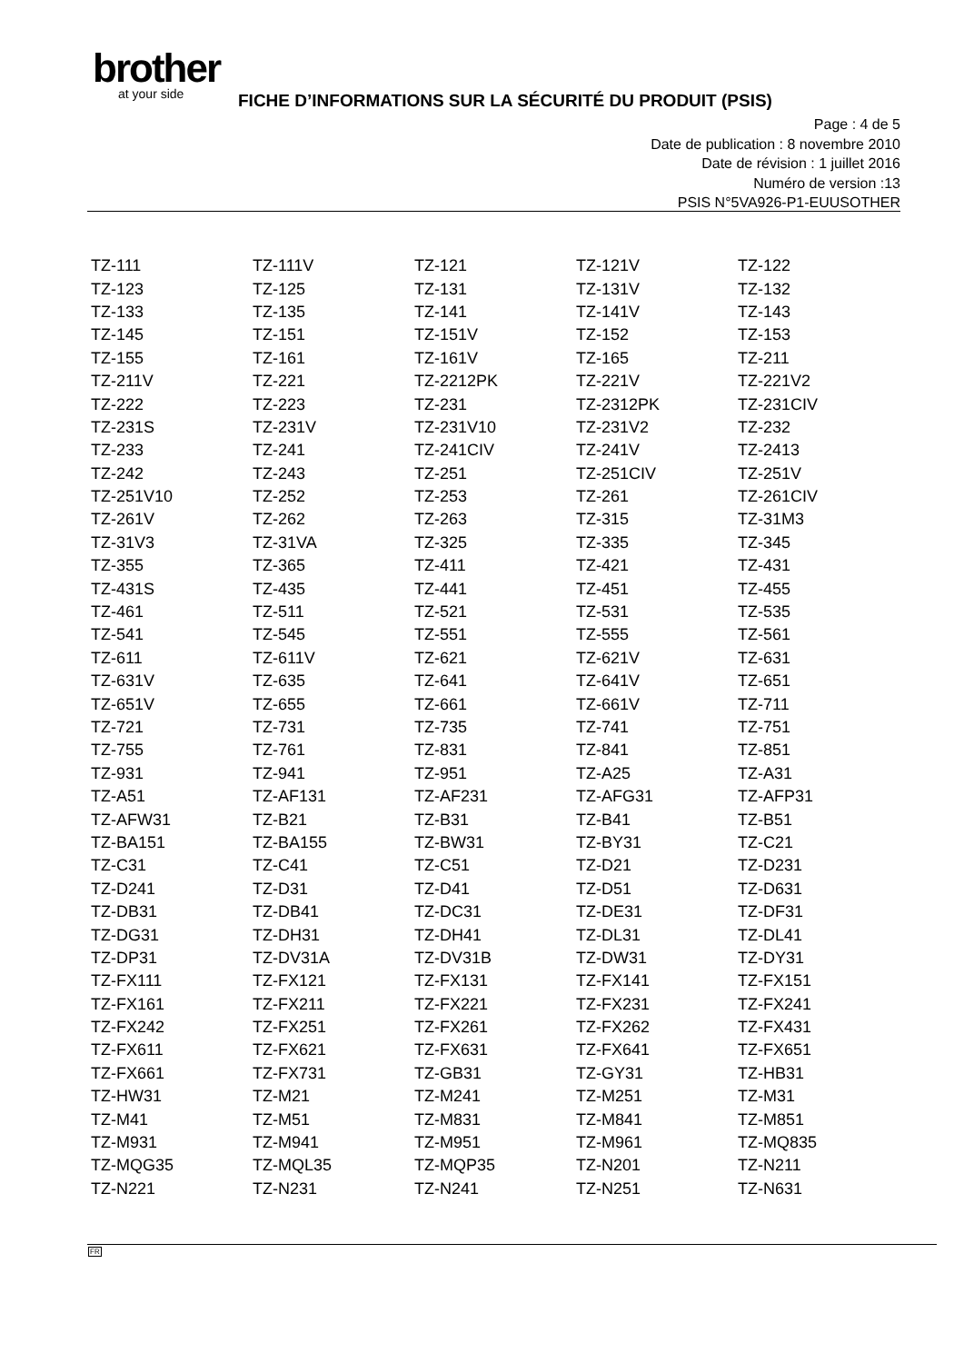brother
at your side
FICHE D’INFORMATIONS SUR LA SÉCURITÉ DU PRODUIT (PSIS)
Page : 4 de 5
Date de publication : 8 novembre 2010
Date de révision : 1 juillet 2016
Numéro de version :13
PSIS N°5VA926-P1-EUUSOTHER
| TZ-111 | TZ-111V | TZ-121 | TZ-121V | TZ-122 |
| TZ-123 | TZ-125 | TZ-131 | TZ-131V | TZ-132 |
| TZ-133 | TZ-135 | TZ-141 | TZ-141V | TZ-143 |
| TZ-145 | TZ-151 | TZ-151V | TZ-152 | TZ-153 |
| TZ-155 | TZ-161 | TZ-161V | TZ-165 | TZ-211 |
| TZ-211V | TZ-221 | TZ-2212PK | TZ-221V | TZ-221V2 |
| TZ-222 | TZ-223 | TZ-231 | TZ-2312PK | TZ-231CIV |
| TZ-231S | TZ-231V | TZ-231V10 | TZ-231V2 | TZ-232 |
| TZ-233 | TZ-241 | TZ-241CIV | TZ-241V | TZ-2413 |
| TZ-242 | TZ-243 | TZ-251 | TZ-251CIV | TZ-251V |
| TZ-251V10 | TZ-252 | TZ-253 | TZ-261 | TZ-261CIV |
| TZ-261V | TZ-262 | TZ-263 | TZ-315 | TZ-31M3 |
| TZ-31V3 | TZ-31VA | TZ-325 | TZ-335 | TZ-345 |
| TZ-355 | TZ-365 | TZ-411 | TZ-421 | TZ-431 |
| TZ-431S | TZ-435 | TZ-441 | TZ-451 | TZ-455 |
| TZ-461 | TZ-511 | TZ-521 | TZ-531 | TZ-535 |
| TZ-541 | TZ-545 | TZ-551 | TZ-555 | TZ-561 |
| TZ-611 | TZ-611V | TZ-621 | TZ-621V | TZ-631 |
| TZ-631V | TZ-635 | TZ-641 | TZ-641V | TZ-651 |
| TZ-651V | TZ-655 | TZ-661 | TZ-661V | TZ-711 |
| TZ-721 | TZ-731 | TZ-735 | TZ-741 | TZ-751 |
| TZ-755 | TZ-761 | TZ-831 | TZ-841 | TZ-851 |
| TZ-931 | TZ-941 | TZ-951 | TZ-A25 | TZ-A31 |
| TZ-A51 | TZ-AF131 | TZ-AF231 | TZ-AFG31 | TZ-AFP31 |
| TZ-AFW31 | TZ-B21 | TZ-B31 | TZ-B41 | TZ-B51 |
| TZ-BA151 | TZ-BA155 | TZ-BW31 | TZ-BY31 | TZ-C21 |
| TZ-C31 | TZ-C41 | TZ-C51 | TZ-D21 | TZ-D231 |
| TZ-D241 | TZ-D31 | TZ-D41 | TZ-D51 | TZ-D631 |
| TZ-DB31 | TZ-DB41 | TZ-DC31 | TZ-DE31 | TZ-DF31 |
| TZ-DG31 | TZ-DH31 | TZ-DH41 | TZ-DL31 | TZ-DL41 |
| TZ-DP31 | TZ-DV31A | TZ-DV31B | TZ-DW31 | TZ-DY31 |
| TZ-FX111 | TZ-FX121 | TZ-FX131 | TZ-FX141 | TZ-FX151 |
| TZ-FX161 | TZ-FX211 | TZ-FX221 | TZ-FX231 | TZ-FX241 |
| TZ-FX242 | TZ-FX251 | TZ-FX261 | TZ-FX262 | TZ-FX431 |
| TZ-FX611 | TZ-FX621 | TZ-FX631 | TZ-FX641 | TZ-FX651 |
| TZ-FX661 | TZ-FX731 | TZ-GB31 | TZ-GY31 | TZ-HB31 |
| TZ-HW31 | TZ-M21 | TZ-M241 | TZ-M251 | TZ-M31 |
| TZ-M41 | TZ-M51 | TZ-M831 | TZ-M841 | TZ-M851 |
| TZ-M931 | TZ-M941 | TZ-M951 | TZ-M961 | TZ-MQ835 |
| TZ-MQG35 | TZ-MQL35 | TZ-MQP35 | TZ-N201 | TZ-N211 |
| TZ-N221 | TZ-N231 | TZ-N241 | TZ-N251 | TZ-N631 |
FR